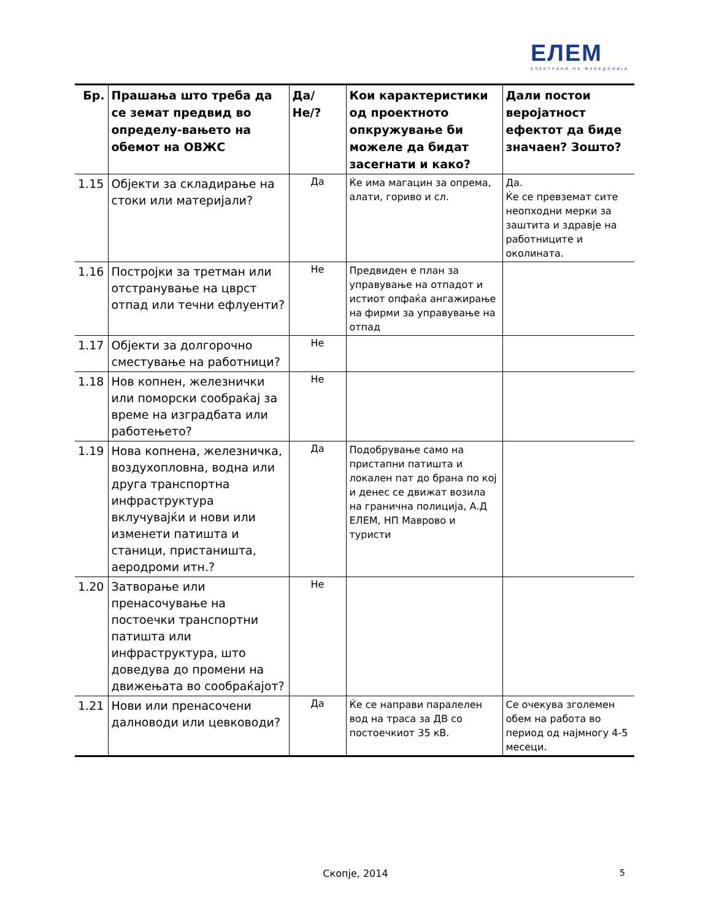ЕЛЕМ
ЕЛЕКТРАНИ НА МАКЕДОНИЈА
| Бр. | Прашања што треба да се земат предвид во определу-вањето на обемот на ОВЖС | Да/Не/? | Кои карактеристики од проектното опкружување би можеле да бидат засегнати и како? | Дали постои веројатност ефектот да биде значаен? Зошто? |
| --- | --- | --- | --- | --- |
| 1.15 | Објекти за складирање на стоки или материјали? | Да | Ќе има магацин за опрема, алати, гориво и сл. | Да. Ќе се превземат сите неопходни мерки за заштита и здравје на работниците и околината. |
| 1.16 | Постројки за третман или отстранување на цврст отпад или течни ефлуенти? | Не | Предвиден е план за управување на отпадот и истиот опфаќа ангажирање на фирми за управување на отпад | |
| 1.17 | Објекти за долгорочно сместување на работници? | Не | | |
| 1.18 | Нов копнен, железнички или поморски сообраќај за време на изградбата или работењето? | Не | | |
| 1.19 | Нова копнена, железничка, воздухопловна, водна или друга транспортна инфраструктура вклучувајќи и нови или изменети патишта и станици, пристаништа, аеродроми итн.? | Да | Подобрување само на пристапни патишта и локален пат до брана по кој и денес се движат возила на гранична полиција, А.Д ЕЛЕМ, НП Маврово и туристи | |
| 1.20 | Затворање или пренасочување на постоечки транспортни патишта или инфраструктура, што доведува до промени на движењата во сообраќајот? | Не | | |
| 1.21 | Нови или пренасочени далноводи или цевководи? | Да | Ќе се направи паралелен вод на траса за ДВ со постоечкиот 35 кВ. | Се очекува зголемен обем на работа во период од најмногу 4-5 месеци. |
Скопје, 2014 5